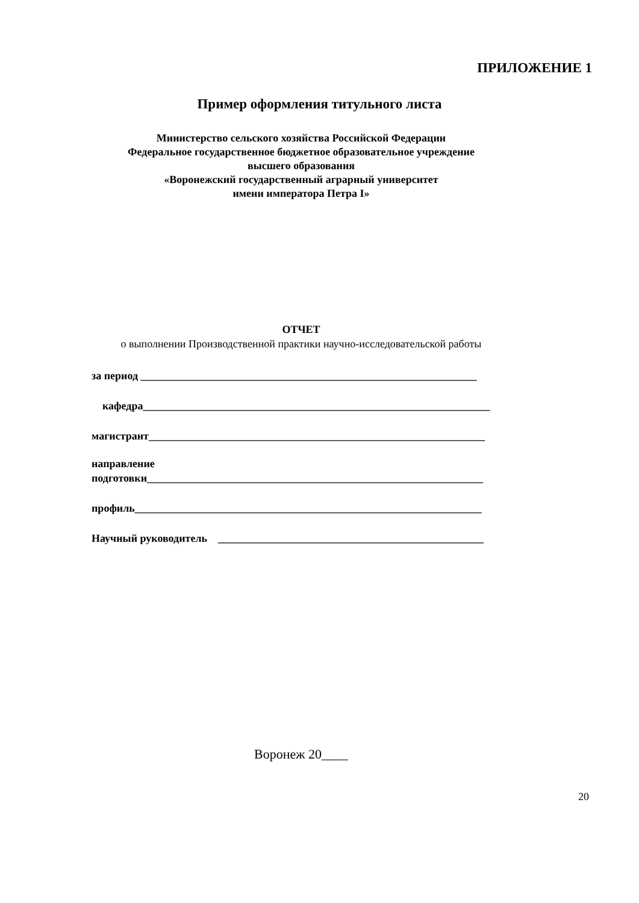ПРИЛОЖЕНИЕ 1
Пример оформления титульного листа
Министерство сельского хозяйства Российской Федерации
Федеральное государственное бюджетное образовательное учреждение
высшего образования
«Воронежский государственный аграрный университет
имени императора Петра I»
ОТЧЕТ
о выполнении Производственной практики научно-исследовательской работы
за период ______________________________________________________________
кафедра________________________________________________________________
магистрант______________________________________________________________
направление
подготовки______________________________________________________________
профиль________________________________________________________________
Научный руководитель _________________________________________________
Воронеж 20____
20